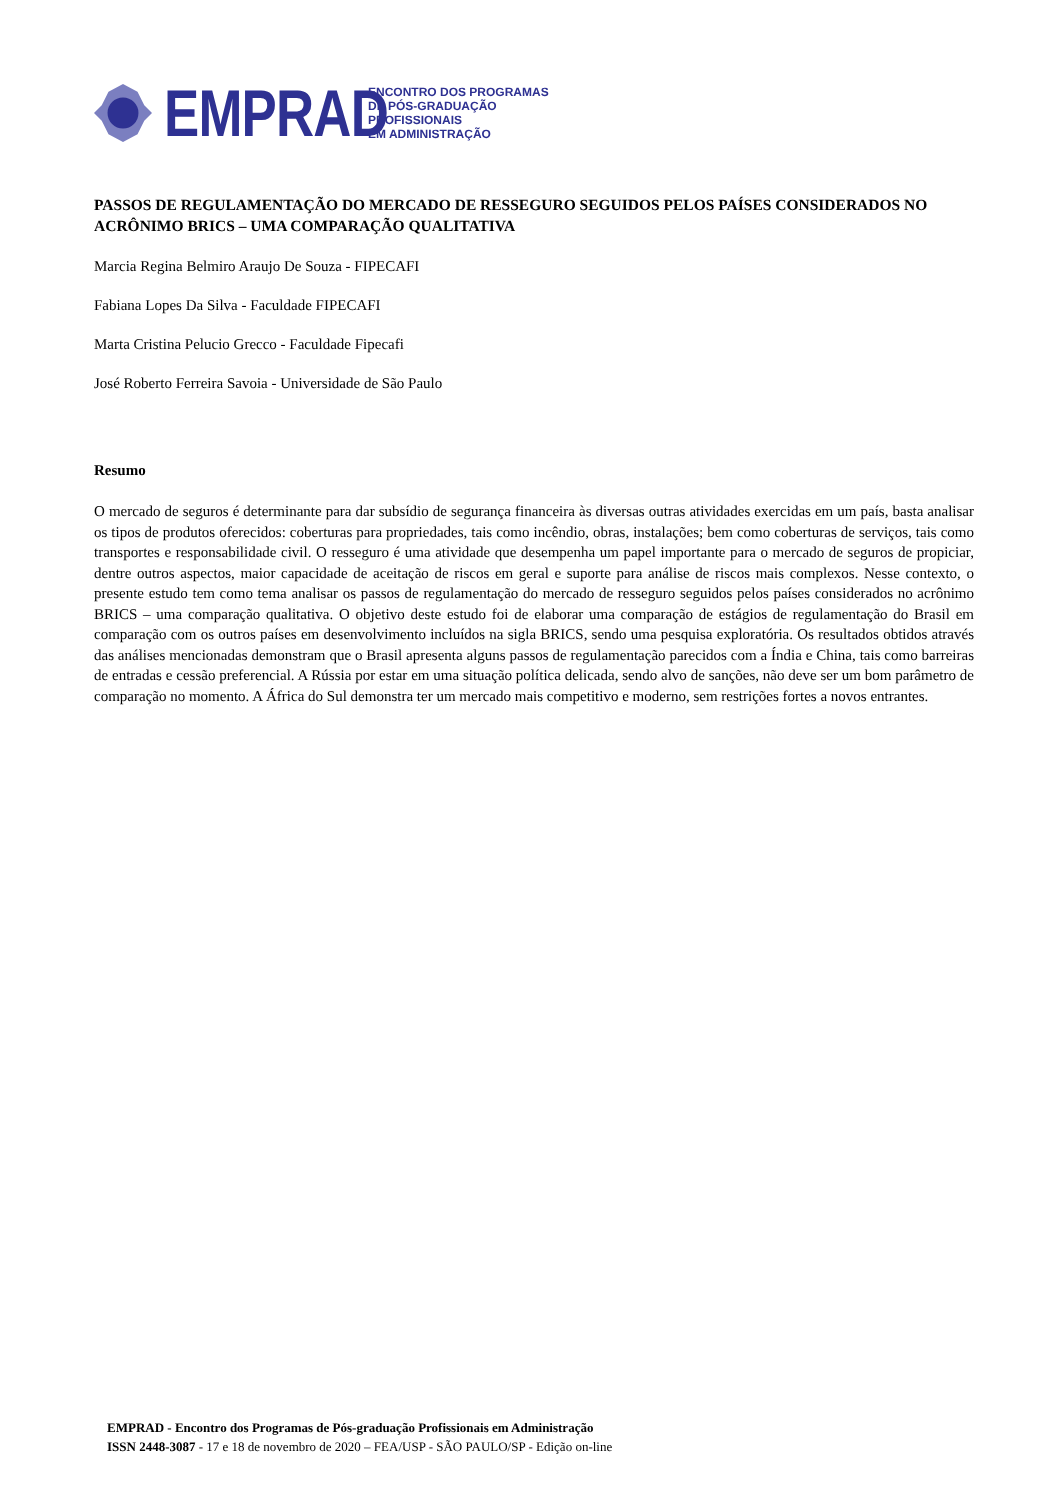EMPRAD
ENCONTRO DOS PROGRAMAS
DE PÓS-GRADUAÇÃO
PROFISSIONAIS
EM ADMINISTRAÇÃO
PASSOS DE REGULAMENTAÇÃO DO MERCADO DE RESSEGURO SEGUIDOS PELOS PAÍSES CONSIDERADOS NO ACRÔNIMO BRICS – UMA COMPARAÇÃO QUALITATIVA
Marcia Regina Belmiro Araujo De Souza - FIPECAFI
Fabiana Lopes Da Silva - Faculdade FIPECAFI
Marta Cristina Pelucio Grecco - Faculdade Fipecafi
José Roberto Ferreira Savoia - Universidade de São Paulo
Resumo
O mercado de seguros é determinante para dar subsídio de segurança financeira às diversas outras atividades exercidas em um país, basta analisar os tipos de produtos oferecidos: coberturas para propriedades, tais como incêndio, obras, instalações; bem como coberturas de serviços, tais como transportes e responsabilidade civil. O resseguro é uma atividade que desempenha um papel importante para o mercado de seguros de propiciar, dentre outros aspectos, maior capacidade de aceitação de riscos em geral e suporte para análise de riscos mais complexos. Nesse contexto, o presente estudo tem como tema analisar os passos de regulamentação do mercado de resseguro seguidos pelos países considerados no acrônimo BRICS – uma comparação qualitativa. O objetivo deste estudo foi de elaborar uma comparação de estágios de regulamentação do Brasil em comparação com os outros países em desenvolvimento incluídos na sigla BRICS, sendo uma pesquisa exploratória. Os resultados obtidos através das análises mencionadas demonstram que o Brasil apresenta alguns passos de regulamentação parecidos com a Índia e China, tais como barreiras de entradas e cessão preferencial. A Rússia por estar em uma situação política delicada, sendo alvo de sanções, não deve ser um bom parâmetro de comparação no momento. A África do Sul demonstra ter um mercado mais competitivo e moderno, sem restrições fortes a novos entrantes.
EMPRAD - Encontro dos Programas de Pós-graduação Profissionais em Administração
ISSN 2448-3087 - 17 e 18 de novembro de 2020 – FEA/USP - SÃO PAULO/SP - Edição on-line